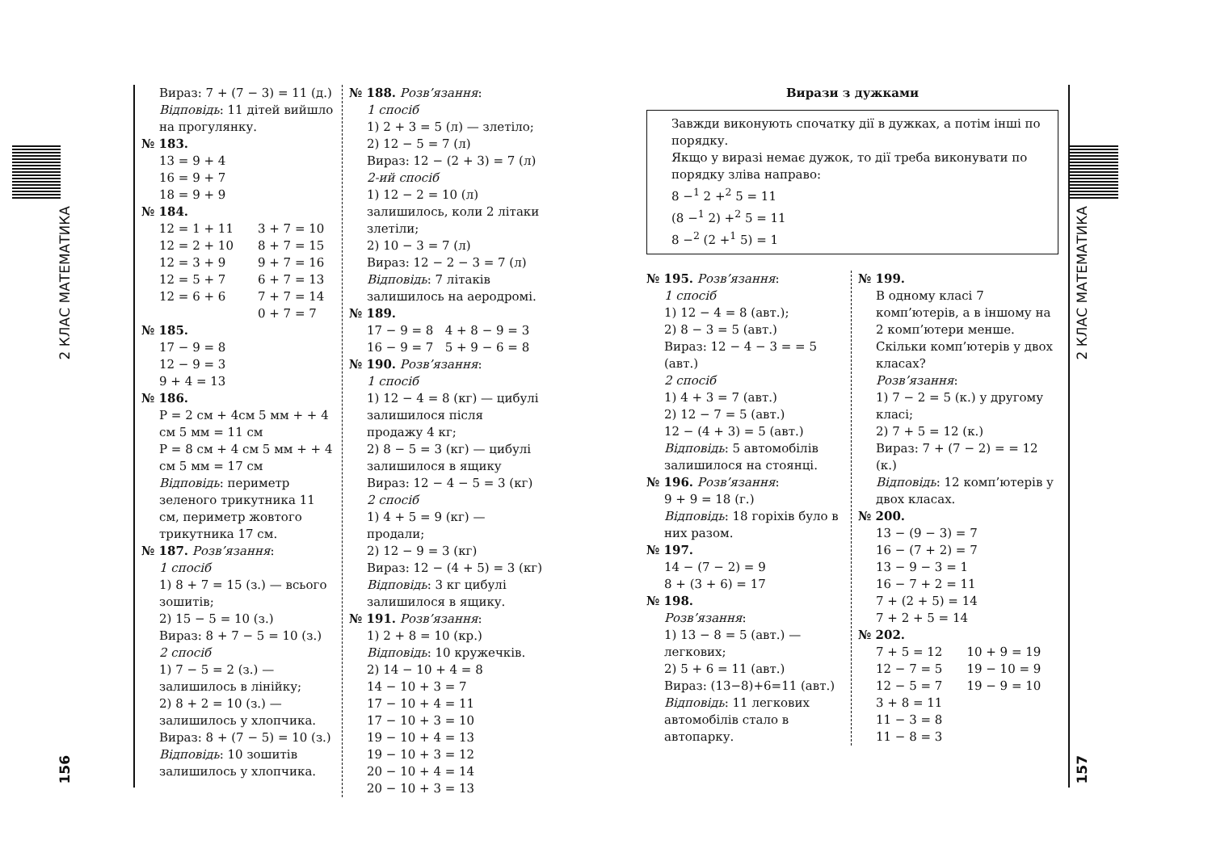2 КЛАС МАТЕМАТИКА
156
Вираз: 7 + (7 − 3) = 11 (д.)
Відповідь: 11 дітей вийшло на прогулянку.
№ 183.
13 = 9 + 4
16 = 9 + 7
18 = 9 + 9
№ 184.
12 = 1 + 11
12 = 2 + 10
12 = 3 + 9
12 = 5 + 7
12 = 6 + 6
3 + 7 = 10
8 + 7 = 15
9 + 7 = 16
6 + 7 = 13
7 + 7 = 14
0 + 7 = 7
№ 185.
17 − 9 = 8
12 − 9 = 3
9 + 4 = 13
№ 186.
P = 2 см + 4см 5 мм + + 4 см 5 мм = 11 см
P = 8 см + 4 см 5 мм + + 4 см 5 мм = 17 см
Відповідь: периметр зеленого трикутника 11 см, периметр жовтого трикутника 17 см.
№ 187. Розв’язання:
1 спосіб
1) 8 + 7 = 15 (з.) — всього зошитів;
2) 15 − 5 = 10 (з.)
Вираз: 8 + 7 − 5 = 10 (з.)
2 спосіб
1) 7 − 5 = 2 (з.) — залишилось в лінійку;
2) 8 + 2 = 10 (з.) — залишилось у хлопчика.
Вираз: 8 + (7 − 5) = 10 (з.)
Відповідь: 10 зошитів залишилось у хлопчика.
№ 188. Розв’язання:
1 спосіб
1) 2 + 3 = 5 (л) — злетіло;
2) 12 − 5 = 7 (л)
Вираз: 12 − (2 + 3) = 7 (л)
2-ий спосіб
1) 12 − 2 = 10 (л) залишилось, коли 2 літаки злетіли;
2) 10 − 3 = 7 (л)
Вираз: 12 − 2 − 3 = 7 (л)
Відповідь: 7 літаків залишилось на аеродромі.
№ 189.
17 − 9 = 8 4 + 8 − 9 = 3
16 − 9 = 7 5 + 9 − 6 = 8
№ 190. Розв’язання:
1 спосіб
1) 12 − 4 = 8 (кг) — цибулі залишилося після продажу 4 кг;
2) 8 − 5 = 3 (кг) — цибулі залишилося в ящику
Вираз: 12 − 4 − 5 = 3 (кг)
2 спосіб
1) 4 + 5 = 9 (кг) — продали;
2) 12 − 9 = 3 (кг)
Вираз: 12 − (4 + 5) = 3 (кг)
Відповідь: 3 кг цибулі залишилося в ящику.
№ 191. Розв’язання:
1) 2 + 8 = 10 (кр.)
Відповідь: 10 кружечків.
2) 14 − 10 + 4 = 8
14 − 10 + 3 = 7
17 − 10 + 4 = 11
17 − 10 + 3 = 10
19 − 10 + 4 = 13
19 − 10 + 3 = 12
20 − 10 + 4 = 14
20 − 10 + 3 = 13
Вирази з дужками
Завжди виконують спочатку дії в дужках, а потім інші по порядку.
Якщо у виразі немає дужок, то дії треба виконувати по порядку зліва направо:
8 −<sup>1</sup> 2 +<sup>2</sup> 5 = 11
(8 −<sup>1</sup> 2) +<sup>2</sup> 5 = 11
8 −<sup>2</sup> (2 +<sup>1</sup> 5) = 1
№ 195. Розв’язання:
1 спосіб
1) 12 − 4 = 8 (авт.);
2) 8 − 3 = 5 (авт.)
Вираз: 12 − 4 − 3 = = 5 (авт.)
2 спосіб
1) 4 + 3 = 7 (авт.)
2) 12 − 7 = 5 (авт.)
12 − (4 + 3) = 5 (авт.)
Відповідь: 5 автомобілів залишилося на стоянці.
№ 196. Розв’язання:
9 + 9 = 18 (г.)
Відповідь: 18 горіхів було в них разом.
№ 197.
14 − (7 − 2) = 9
8 + (3 + 6) = 17
№ 198.
Розв’язання:
1) 13 − 8 = 5 (авт.) — легкових;
2) 5 + 6 = 11 (авт.)
Вираз: (13−8)+6=11 (авт.)
Відповідь: 11 легкових автомобілів стало в автопарку.
№ 199.
В одному класі 7 комп’ютерів, а в іншому на 2 комп’ютери менше. Скільки комп’ютерів у двох класах?
Розв’язання:
1) 7 − 2 = 5 (к.) у другому класі;
2) 7 + 5 = 12 (к.)
Вираз: 7 + (7 − 2) = = 12 (к.)
Відповідь: 12 комп’ютерів у двох класах.
№ 200.
13 − (9 − 3) = 7
16 − (7 + 2) = 7
13 − 9 − 3 = 1
16 − 7 + 2 = 11
7 + (2 + 5) = 14
7 + 2 + 5 = 14
№ 202.
7 + 5 = 12
12 − 7 = 5
12 − 5 = 7
3 + 8 = 11
11 − 3 = 8
11 − 8 = 3
10 + 9 = 19
19 − 10 = 9
19 − 9 = 10
2 КЛАС МАТЕМАТИКА
157